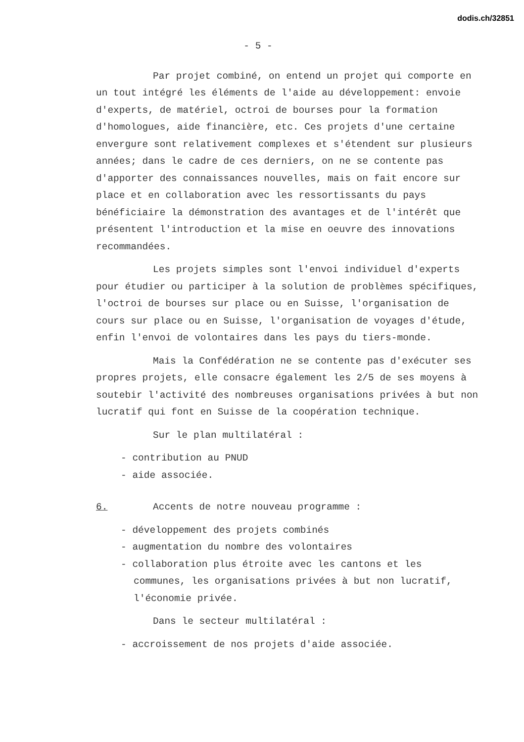dodis.ch/32851
- 5 -
Par projet combiné, on entend un projet qui comporte en un tout intégré les éléments de l'aide au développement: envoie d'experts, de matériel, octroi de bourses pour la formation d'homologues, aide financière, etc. Ces projets d'une certaine envergure sont relativement complexes et s'étendent sur plusieurs années; dans le cadre de ces derniers, on ne se contente pas d'apporter des connaissances nouvelles, mais on fait encore sur place et en collaboration avec les ressortissants du pays bénéficiaire la démonstration des avantages et de l'intérêt que présentent l'introduction et la mise en oeuvre des innovations recommandées.
Les projets simples sont l'envoi individuel d'experts pour étudier ou participer à la solution de problèmes spécifiques, l'octroi de bourses sur place ou en Suisse, l'organisation de cours sur place ou en Suisse, l'organisation de voyages d'étude, enfin l'envoi de volontaires dans les pays du tiers-monde.
Mais la Confédération ne se contente pas d'exécuter ses propres projets, elle consacre également les 2/5 de ses moyens à soutebir l'activité des nombreuses organisations privées à but non lucratif qui font en Suisse de la coopération technique.
Sur le plan multilatéral :
- contribution au PNUD
- aide associée.
6. Accents de notre nouveau programme :
- développement des projets combinés
- augmentation du nombre des volontaires
- collaboration plus étroite avec les cantons et les communes, les organisations privées à but non lucratif, l'économie privée.
Dans le secteur multilatéral :
- accroissement de nos projets d'aide associée.